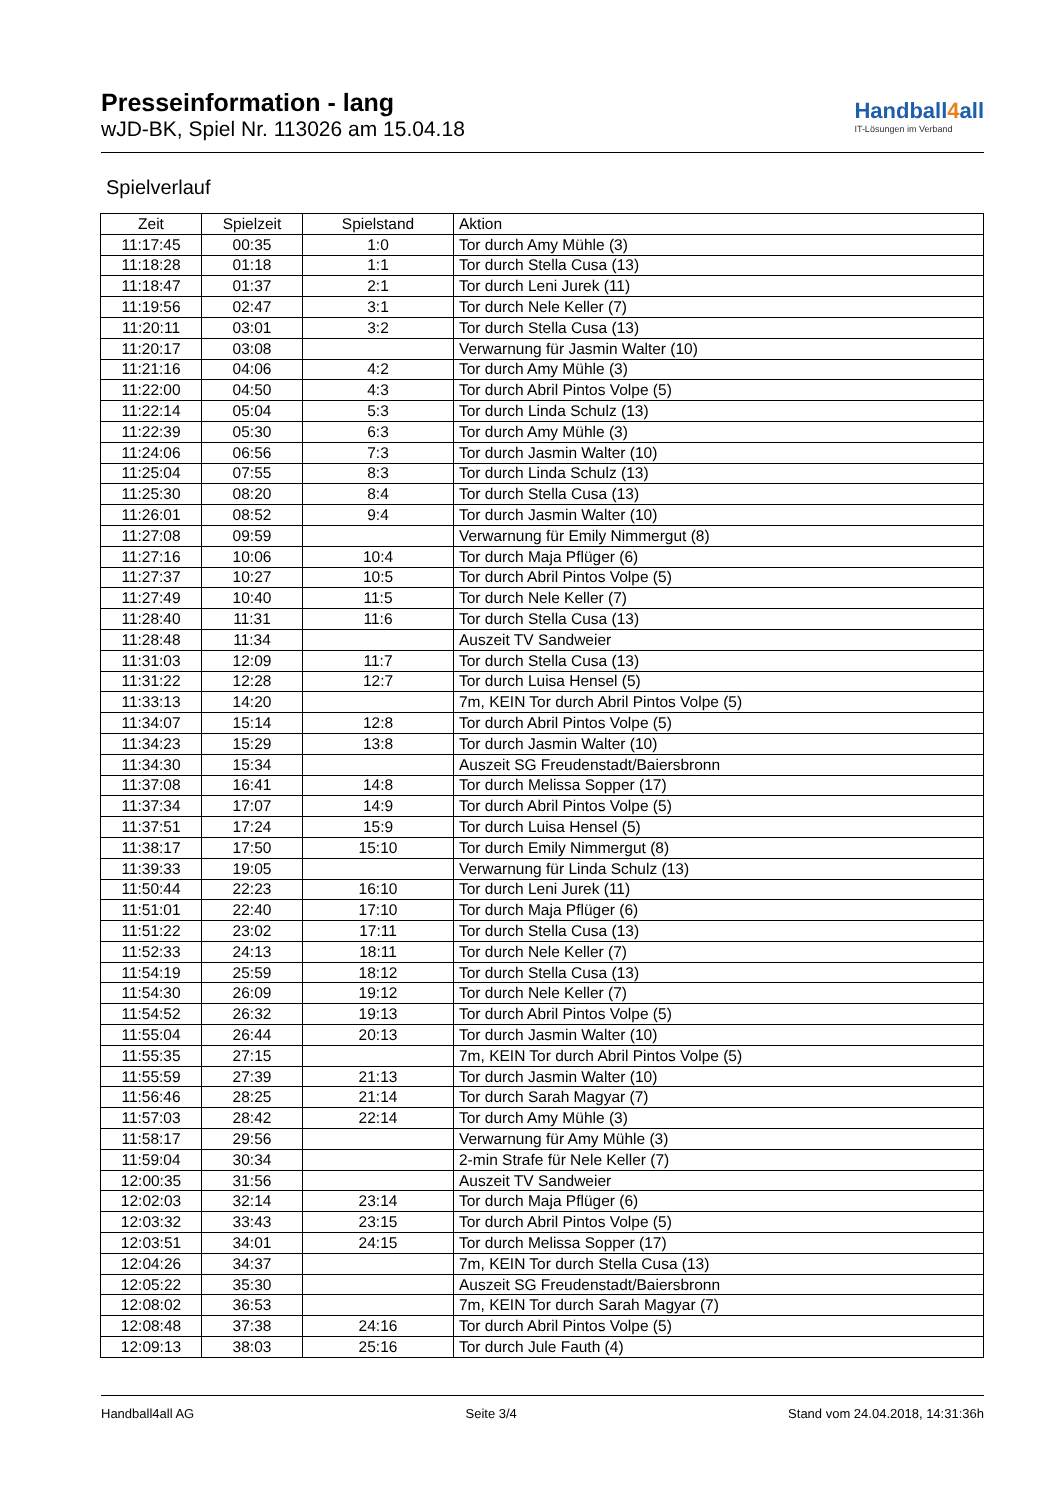Presseinformation - lang
wJD-BK, Spiel Nr. 113026 am 15.04.18
Handball4all
IT-Lösungen im Verband
Spielverlauf
| Zeit | Spielzeit | Spielstand | Aktion |
| --- | --- | --- | --- |
| 11:17:45 | 00:35 | 1:0 | Tor durch Amy Mühle (3) |
| 11:18:28 | 01:18 | 1:1 | Tor durch Stella Cusa (13) |
| 11:18:47 | 01:37 | 2:1 | Tor durch Leni Jurek (11) |
| 11:19:56 | 02:47 | 3:1 | Tor durch Nele Keller (7) |
| 11:20:11 | 03:01 | 3:2 | Tor durch Stella Cusa (13) |
| 11:20:17 | 03:08 | | Verwarnung für Jasmin Walter (10) |
| 11:21:16 | 04:06 | 4:2 | Tor durch Amy Mühle (3) |
| 11:22:00 | 04:50 | 4:3 | Tor durch Abril Pintos Volpe (5) |
| 11:22:14 | 05:04 | 5:3 | Tor durch Linda Schulz (13) |
| 11:22:39 | 05:30 | 6:3 | Tor durch Amy Mühle (3) |
| 11:24:06 | 06:56 | 7:3 | Tor durch Jasmin Walter (10) |
| 11:25:04 | 07:55 | 8:3 | Tor durch Linda Schulz (13) |
| 11:25:30 | 08:20 | 8:4 | Tor durch Stella Cusa (13) |
| 11:26:01 | 08:52 | 9:4 | Tor durch Jasmin Walter (10) |
| 11:27:08 | 09:59 | | Verwarnung für Emily Nimmergut (8) |
| 11:27:16 | 10:06 | 10:4 | Tor durch Maja Pflüger (6) |
| 11:27:37 | 10:27 | 10:5 | Tor durch Abril Pintos Volpe (5) |
| 11:27:49 | 10:40 | 11:5 | Tor durch Nele Keller (7) |
| 11:28:40 | 11:31 | 11:6 | Tor durch Stella Cusa (13) |
| 11:28:48 | 11:34 | | Auszeit TV Sandweier |
| 11:31:03 | 12:09 | 11:7 | Tor durch Stella Cusa (13) |
| 11:31:22 | 12:28 | 12:7 | Tor durch Luisa Hensel (5) |
| 11:33:13 | 14:20 | | 7m, KEIN Tor durch Abril Pintos Volpe (5) |
| 11:34:07 | 15:14 | 12:8 | Tor durch Abril Pintos Volpe (5) |
| 11:34:23 | 15:29 | 13:8 | Tor durch Jasmin Walter (10) |
| 11:34:30 | 15:34 | | Auszeit SG Freudenstadt/Baiersbronn |
| 11:37:08 | 16:41 | 14:8 | Tor durch Melissa Sopper (17) |
| 11:37:34 | 17:07 | 14:9 | Tor durch Abril Pintos Volpe (5) |
| 11:37:51 | 17:24 | 15:9 | Tor durch Luisa Hensel (5) |
| 11:38:17 | 17:50 | 15:10 | Tor durch Emily Nimmergut (8) |
| 11:39:33 | 19:05 | | Verwarnung für Linda Schulz (13) |
| 11:50:44 | 22:23 | 16:10 | Tor durch Leni Jurek (11) |
| 11:51:01 | 22:40 | 17:10 | Tor durch Maja Pflüger (6) |
| 11:51:22 | 23:02 | 17:11 | Tor durch Stella Cusa (13) |
| 11:52:33 | 24:13 | 18:11 | Tor durch Nele Keller (7) |
| 11:54:19 | 25:59 | 18:12 | Tor durch Stella Cusa (13) |
| 11:54:30 | 26:09 | 19:12 | Tor durch Nele Keller (7) |
| 11:54:52 | 26:32 | 19:13 | Tor durch Abril Pintos Volpe (5) |
| 11:55:04 | 26:44 | 20:13 | Tor durch Jasmin Walter (10) |
| 11:55:35 | 27:15 | | 7m, KEIN Tor durch Abril Pintos Volpe (5) |
| 11:55:59 | 27:39 | 21:13 | Tor durch Jasmin Walter (10) |
| 11:56:46 | 28:25 | 21:14 | Tor durch Sarah Magyar (7) |
| 11:57:03 | 28:42 | 22:14 | Tor durch Amy Mühle (3) |
| 11:58:17 | 29:56 | | Verwarnung für Amy Mühle (3) |
| 11:59:04 | 30:34 | | 2-min Strafe für Nele Keller (7) |
| 12:00:35 | 31:56 | | Auszeit TV Sandweier |
| 12:02:03 | 32:14 | 23:14 | Tor durch Maja Pflüger (6) |
| 12:03:32 | 33:43 | 23:15 | Tor durch Abril Pintos Volpe (5) |
| 12:03:51 | 34:01 | 24:15 | Tor durch Melissa Sopper (17) |
| 12:04:26 | 34:37 | | 7m, KEIN Tor durch Stella Cusa (13) |
| 12:05:22 | 35:30 | | Auszeit SG Freudenstadt/Baiersbronn |
| 12:08:02 | 36:53 | | 7m, KEIN Tor durch Sarah Magyar (7) |
| 12:08:48 | 37:38 | 24:16 | Tor durch Abril Pintos Volpe (5) |
| 12:09:13 | 38:03 | 25:16 | Tor durch Jule Fauth (4) |
Handball4all AG Seite 3/4 Stand vom 24.04.2018, 14:31:36h